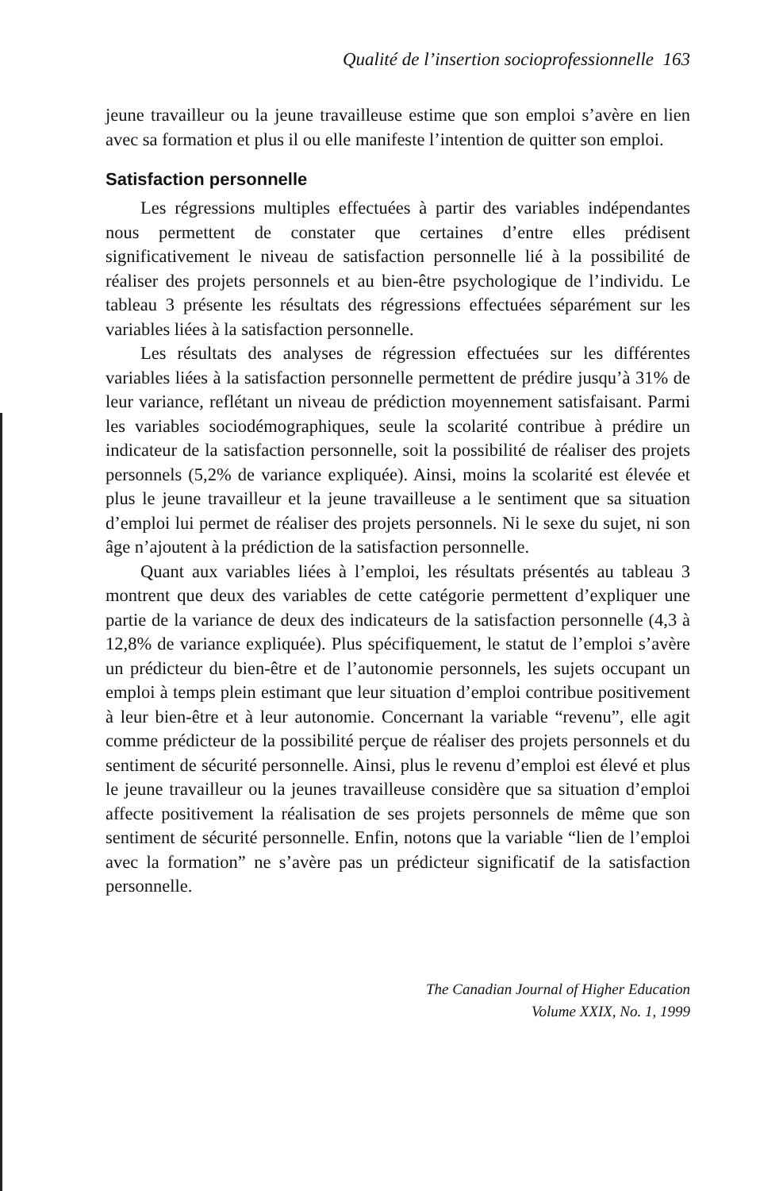Qualité de l’insertion socioprofessionnelle 163
jeune travailleur ou la jeune travailleuse estime que son emploi s’avère en lien avec sa formation et plus il ou elle manifeste l’intention de quitter son emploi.
Satisfaction personnelle
Les régressions multiples effectuées à partir des variables indépendantes nous permettent de constater que certaines d’entre elles prédisent significativement le niveau de satisfaction personnelle lié à la possibilité de réaliser des projets personnels et au bien-être psychologique de l’individu. Le tableau 3 présente les résultats des régressions effectuées séparément sur les variables liées à la satisfaction personnelle.
Les résultats des analyses de régression effectuées sur les différentes variables liées à la satisfaction personnelle permettent de prédire jusqu’à 31% de leur variance, reflétant un niveau de prédiction moyennement satisfaisant. Parmi les variables sociodémographiques, seule la scolarité contribue à prédire un indicateur de la satisfaction personnelle, soit la possibilité de réaliser des projets personnels (5,2% de variance expliquée). Ainsi, moins la scolarité est élevée et plus le jeune travailleur et la jeune travailleuse a le sentiment que sa situation d’emploi lui permet de réaliser des projets personnels. Ni le sexe du sujet, ni son âge n’ajoutent à la prédiction de la satisfaction personnelle.
Quant aux variables liées à l’emploi, les résultats présentés au tableau 3 montrent que deux des variables de cette catégorie permettent d’expliquer une partie de la variance de deux des indicateurs de la satisfaction personnelle (4,3 à 12,8% de variance expliquée). Plus spécifiquement, le statut de l’emploi s’avère un prédicteur du bien-être et de l’autonomie personnels, les sujets occupant un emploi à temps plein estimant que leur situation d’emploi contribue positivement à leur bien-être et à leur autonomie. Concernant la variable “revenu”, elle agit comme prédicteur de la possibilité perçue de réaliser des projets personnels et du sentiment de sécurité personnelle. Ainsi, plus le revenu d’emploi est élevé et plus le jeune travailleur ou la jeunes travailleuse considère que sa situation d’emploi affecte positivement la réalisation de ses projets personnels de même que son sentiment de sécurité personnelle. Enfin, notons que la variable “lien de l’emploi avec la formation” ne s’avère pas un prédicteur significatif de la satisfaction personnelle.
The Canadian Journal of Higher Education
Volume XXIX, No. 1, 1999